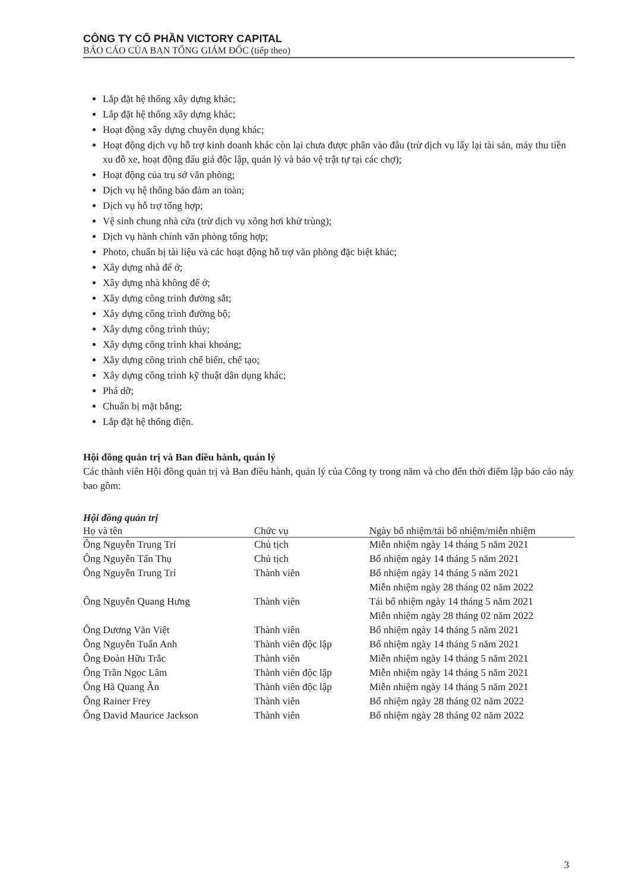CÔNG TY CỔ PHẦN VICTORY CAPITAL
BÁO CÁO CỦA BAN TỔNG GIÁM ĐỐC (tiếp theo)
Lắp đặt hệ thống xây dựng khác;
Lắp đặt hệ thống xây dựng khác;
Hoạt động xây dựng chuyên dụng khác;
Hoạt động dịch vụ hỗ trợ kinh doanh khác còn lại chưa được phân vào đâu (trừ dịch vụ lấy lại tài sản, máy thu tiền xu đỗ xe, hoạt động đấu giá độc lập, quản lý và bảo vệ trật tự tại các chợ);
Hoạt động của trụ sở văn phòng;
Dịch vụ hệ thống bảo đảm an toàn;
Dịch vụ hỗ trợ tổng hợp;
Vệ sinh chung nhà cửa (trừ dịch vụ xông hơi khử trùng);
Dịch vụ hành chính văn phòng tổng hợp;
Photo, chuẩn bị tài liệu và các hoạt động hỗ trợ văn phòng đặc biệt khác;
Xây dựng nhà để ở;
Xây dựng nhà không để ở;
Xây dựng công trình đường sắt;
Xây dựng công trình đường bộ;
Xây dựng công trình thủy;
Xây dựng công trình khai khoáng;
Xây dựng công trình chế biến, chế tạo;
Xây dựng công trình kỹ thuật dân dụng khác;
Phá dỡ;
Chuẩn bị mặt bằng;
Lắp đặt hệ thống điện.
Hội đồng quản trị và Ban điều hành, quản lý
Các thành viên Hội đồng quản trị và Ban điều hành, quản lý của Công ty trong năm và cho đến thời điểm lập báo cáo này bao gồm:
Hội đồng quản trị
| Họ và tên | Chức vụ | Ngày bổ nhiệm/tái bổ nhiệm/miễn nhiệm |
| --- | --- | --- |
| Ông Nguyễn Trung Trí | Chủ tịch | Miễn nhiệm ngày 14 tháng 5 năm 2021 |
| Ông Nguyễn Tấn Thụ | Chủ tịch | Bổ nhiệm ngày 14 tháng 5 năm 2021 |
| Ông Nguyễn Trung Trí | Thành viên | Bổ nhiệm ngày 14 tháng 5 năm 2021 Miễn nhiệm ngày 28 tháng 02 năm 2022 |
| Ông Nguyễn Quang Hưng | Thành viên | Tái bổ nhiệm ngày 14 tháng 5 năm 2021 Miễn nhiệm ngày 28 tháng 02 năm 2022 |
| Ông Dương Văn Việt | Thành viên | Bổ nhiệm ngày 14 tháng 5 năm 2021 |
| Ông Nguyễn Tuấn Anh | Thành viên độc lập | Bổ nhiệm ngày 14 tháng 5 năm 2021 |
| Ông Đoàn Hữu Trắc | Thành viên | Miễn nhiệm ngày 14 tháng 5 năm 2021 |
| Ông Trần Ngọc Lâm | Thành viên độc lập | Miễn nhiệm ngày 14 tháng 5 năm 2021 |
| Ông Hà Quang Ân | Thành viên độc lập | Miễn nhiệm ngày 14 tháng 5 năm 2021 |
| Ông Rainer Frey | Thành viên | Bổ nhiệm ngày 28 tháng 02 năm 2022 |
| Ông David Maurice Jackson | Thành viên | Bổ nhiệm ngày 28 tháng 02 năm 2022 |
3